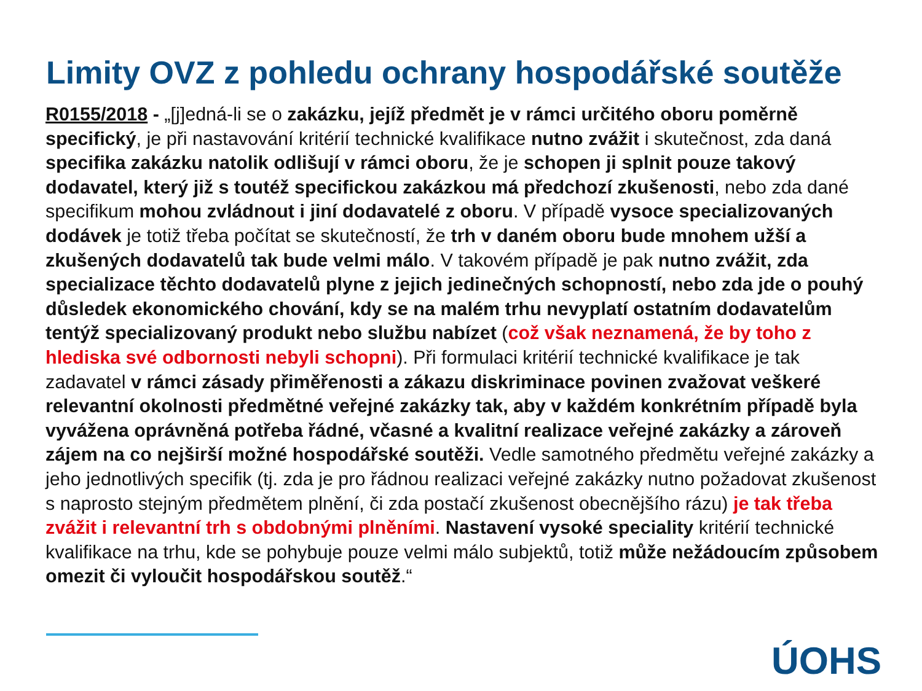Limity OVZ z pohledu ochrany hospodářské soutěže
R0155/2018 - „[j]edná-li se o zakázku, jejíž předmět je v rámci určitého oboru poměrně specifický, je při nastavování kritérií technické kvalifikace nutno zvážit i skutečnost, zda daná specifika zakázku natolik odlišují v rámci oboru, že je schopen ji splnit pouze takový dodavatel, který již s toutéž specifickou zakázkou má předchozí zkušenosti, nebo zda dané specifikum mohou zvládnout i jiní dodavatelé z oboru. V případě vysoce specializovaných dodávek je totiž třeba počítat se skutečností, že trh v daném oboru bude mnohem užší a zkušených dodavatelů tak bude velmi málo. V takovém případě je pak nutno zvážit, zda specializace těchto dodavatelů plyne z jejich jedinečných schopností, nebo zda jde o pouhý důsledek ekonomického chování, kdy se na malém trhu nevyplatí ostatním dodavatelům tentýž specializovaný produkt nebo službu nabízet (což však neznamená, že by toho z hlediska své odbornosti nebyli schopni). Při formulaci kritérií technické kvalifikace je tak zadavatel v rámci zásady přiměřenosti a zákazu diskriminace povinen zvažovat veškeré relevantní okolnosti předmětné veřejné zakázky tak, aby v každém konkrétním případě byla vyvážena oprávněná potřeba řádné, včasné a kvalitní realizace veřejné zakázky a zároveň zájem na co nejširší možné hospodářské soutěži. Vedle samotného předmětu veřejné zakázky a jeho jednotlivých specifik (tj. zda je pro řádnou realizaci veřejné zakázky nutno požadovat zkušenost s naprosto stejným předmětem plnění, či zda postačí zkušenost obecnějšího rázu) je tak třeba zvážit i relevantní trh s obdobnými plněními. Nastavení vysoké speciality kritérií technické kvalifikace na trhu, kde se pohybuje pouze velmi málo subjektů, totiž může nežádoucím způsobem omezit či vyloučit hospodářskou soutěž.“
ÚOHS